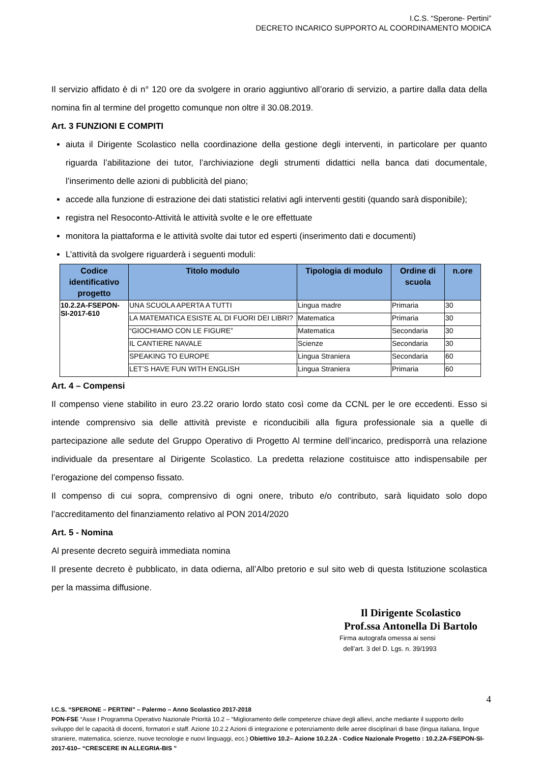I.C.S. “Sperone- Pertini”
DECRETO INCARICO SUPPORTO AL COORDINAMENTO MODICA
Il servizio affidato è di n° 120 ore da svolgere in orario aggiuntivo all’orario di servizio, a partire dalla data della nomina fin al termine del progetto comunque non oltre il 30.08.2019.
Art. 3 FUNZIONI E COMPITI
aiuta il Dirigente Scolastico nella coordinazione della gestione degli interventi, in particolare per quanto riguarda l’abilitazione dei tutor, l’archiviazione degli strumenti didattici nella banca dati documentale, l’inserimento delle azioni di pubblicità del piano;
accede alla funzione di estrazione dei dati statistici relativi agli interventi gestiti (quando sarà disponibile);
registra nel Resoconto-Attività le attività svolte e le ore effettuate
monitora la piattaforma e le attività svolte dai tutor ed esperti (inserimento dati e documenti)
L’attività da svolgere riguarderà i seguenti moduli:
| Codice identificativo progetto | Titolo modulo | Tipologia di modulo | Ordine di scuola | n.ore |
| --- | --- | --- | --- | --- |
| 10.2.2A-FSEPON-SI-2017-610 | UNA SCUOLA APERTA A TUTTI | Lingua madre | Primaria | 30 |
| | LA MATEMATICA ESISTE AL DI FUORI DEI LIBRI? | Matematica | Primaria | 30 |
| | “GIOCHIAMO CON LE FIGURE” | Matematica | Secondaria | 30 |
| | IL CANTIERE NAVALE | Scienze | Secondaria | 30 |
| | SPEAKING TO EUROPE | Lingua Straniera | Secondaria | 60 |
| | LET’S HAVE FUN WITH ENGLISH | Lingua Straniera | Primaria | 60 |
Art. 4 – Compensi
Il compenso viene stabilito in euro 23.22 orario lordo stato così come da CCNL per le ore eccedenti. Esso si intende comprensivo sia delle attività previste e riconducibili alla figura professionale sia a quelle di partecipazione alle sedute del Gruppo Operativo di Progetto Al termine dell’incarico, predisporrà una relazione individuale da presentare al Dirigente Scolastico. La predetta relazione costituisce atto indispensabile per l’erogazione del compenso fissato.
Il compenso di cui sopra, comprensivo di ogni onere, tributo e/o contributo, sarà liquidato solo dopo l’accreditamento del finanziamento relativo al PON 2014/2020
Art. 5 - Nomina
Al presente decreto seguirà immediata nomina
Il presente decreto è pubblicato, in data odierna, all’Albo pretorio e sul sito web di questa Istituzione scolastica per la massima diffusione.
Il Dirigente Scolastico
Prof.ssa Antonella Di Bartolo
Firma autografa omessa ai sensi
dell’art. 3 del D. Lgs. n. 39/1993
4
I.C.S. “SPERONE – PERTINI” – Palermo – Anno Scolastico 2017-2018
PON-FSE “Asse I Programma Operativo Nazionale Priorità 10.2 – “Miglioramento delle competenze chiave degli allievi, anche mediante il supporto dello sviluppo del le capacità di docenti, formatori e staff. Azione 10.2.2 Azioni di integrazione e potenziamento delle aeree disciplinari di base (lingua italiana, lingue straniere, matematica, scienze, nuove tecnologie e nuovi linguaggi, ecc.) Obiettivo 10.2– Azione 10.2.2A - Codice Nazionale Progetto : 10.2.2A-FSEPON-SI-2017-610– “CRESCERE IN ALLEGRIA-BIS ”